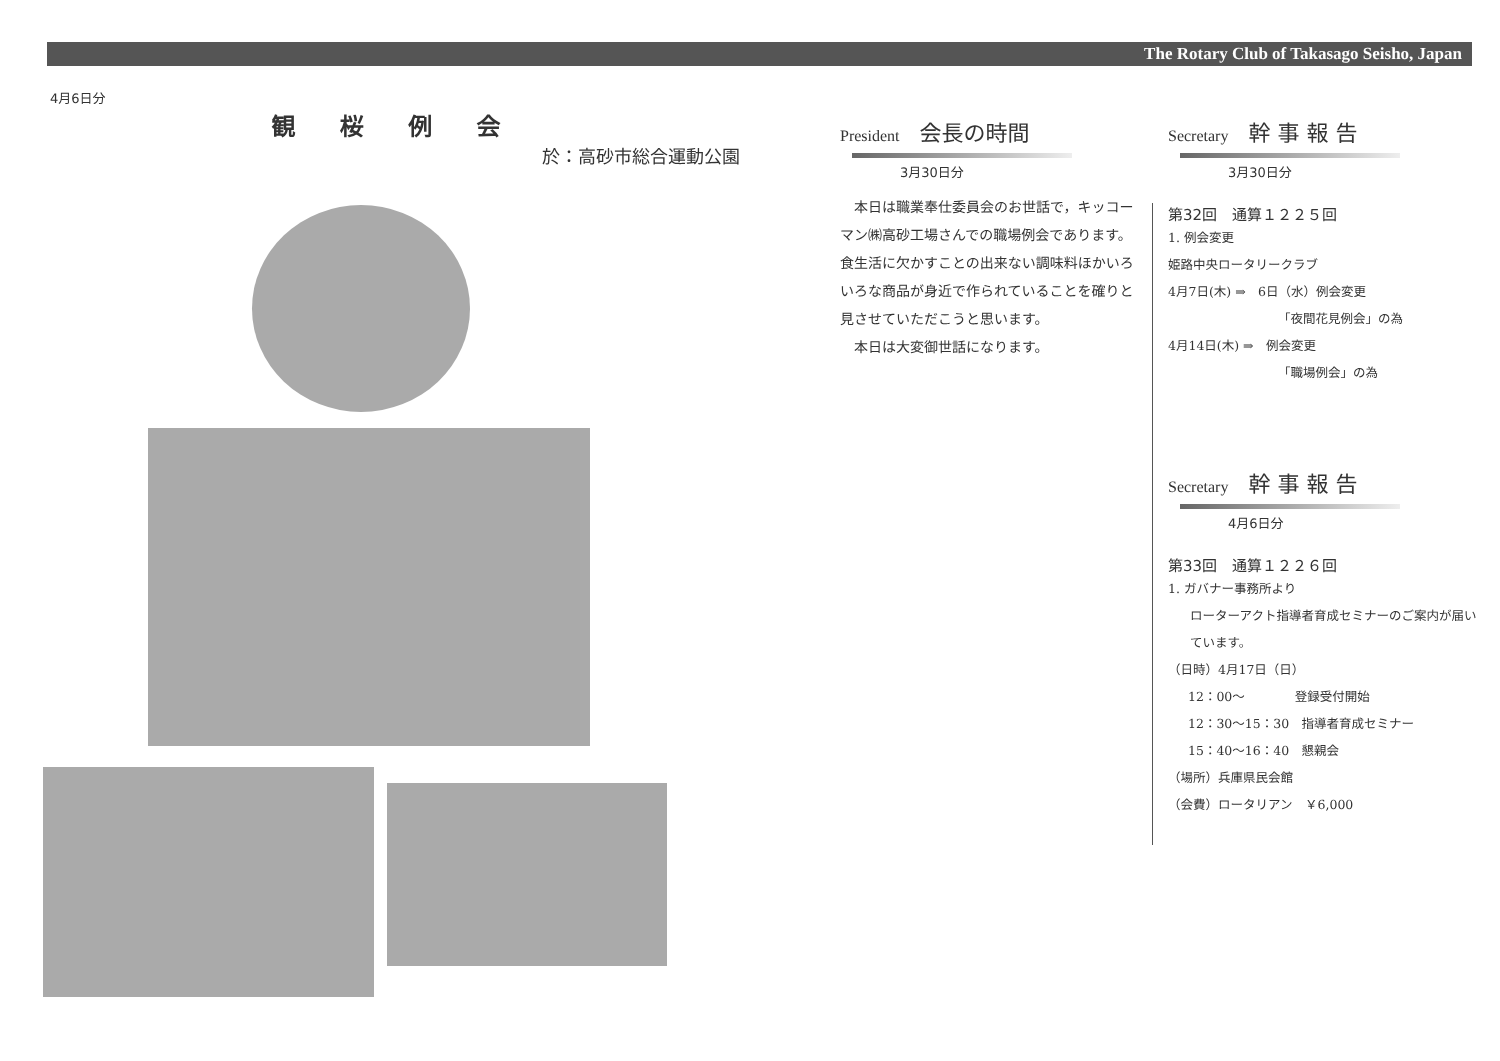The Rotary Club of Takasago Seisho, Japan
4月6日分
観 桜 例 会
於：高砂市総合運動公園
President 会長の時間
3月30日分
　本日は職業奉仕委員会のお世話で，キッコーマン㈱高砂工場さんでの職場例会であります。食生活に欠かすことの出来ない調味料ほかいろいろな商品が身近で作られていることを確りと見させていただこうと思います。
　本日は大変御世話になります。
Secretary 幹 事 報 告
3月30日分
第32回　通算１２２５回
1. 例会変更
姫路中央ロータリークラブ
4月7日(木) ⇒　6日（水）例会変更
「夜間花見例会」の為
4月14日(木) ⇒　例会変更
「職場例会」の為
Secretary 幹 事 報 告
4月6日分
第33回　通算１２２６回
1. ガバナー事務所より
ローターアクト指導者育成セミナーのご案内が届いています。
（日時）4月17日（日）
12：00～　　　　登録受付開始
12：30～15：30　指導者育成セミナー
15：40～16：40　懇親会
（場所）兵庫県民会館
（会費）ロータリアン　￥6,000